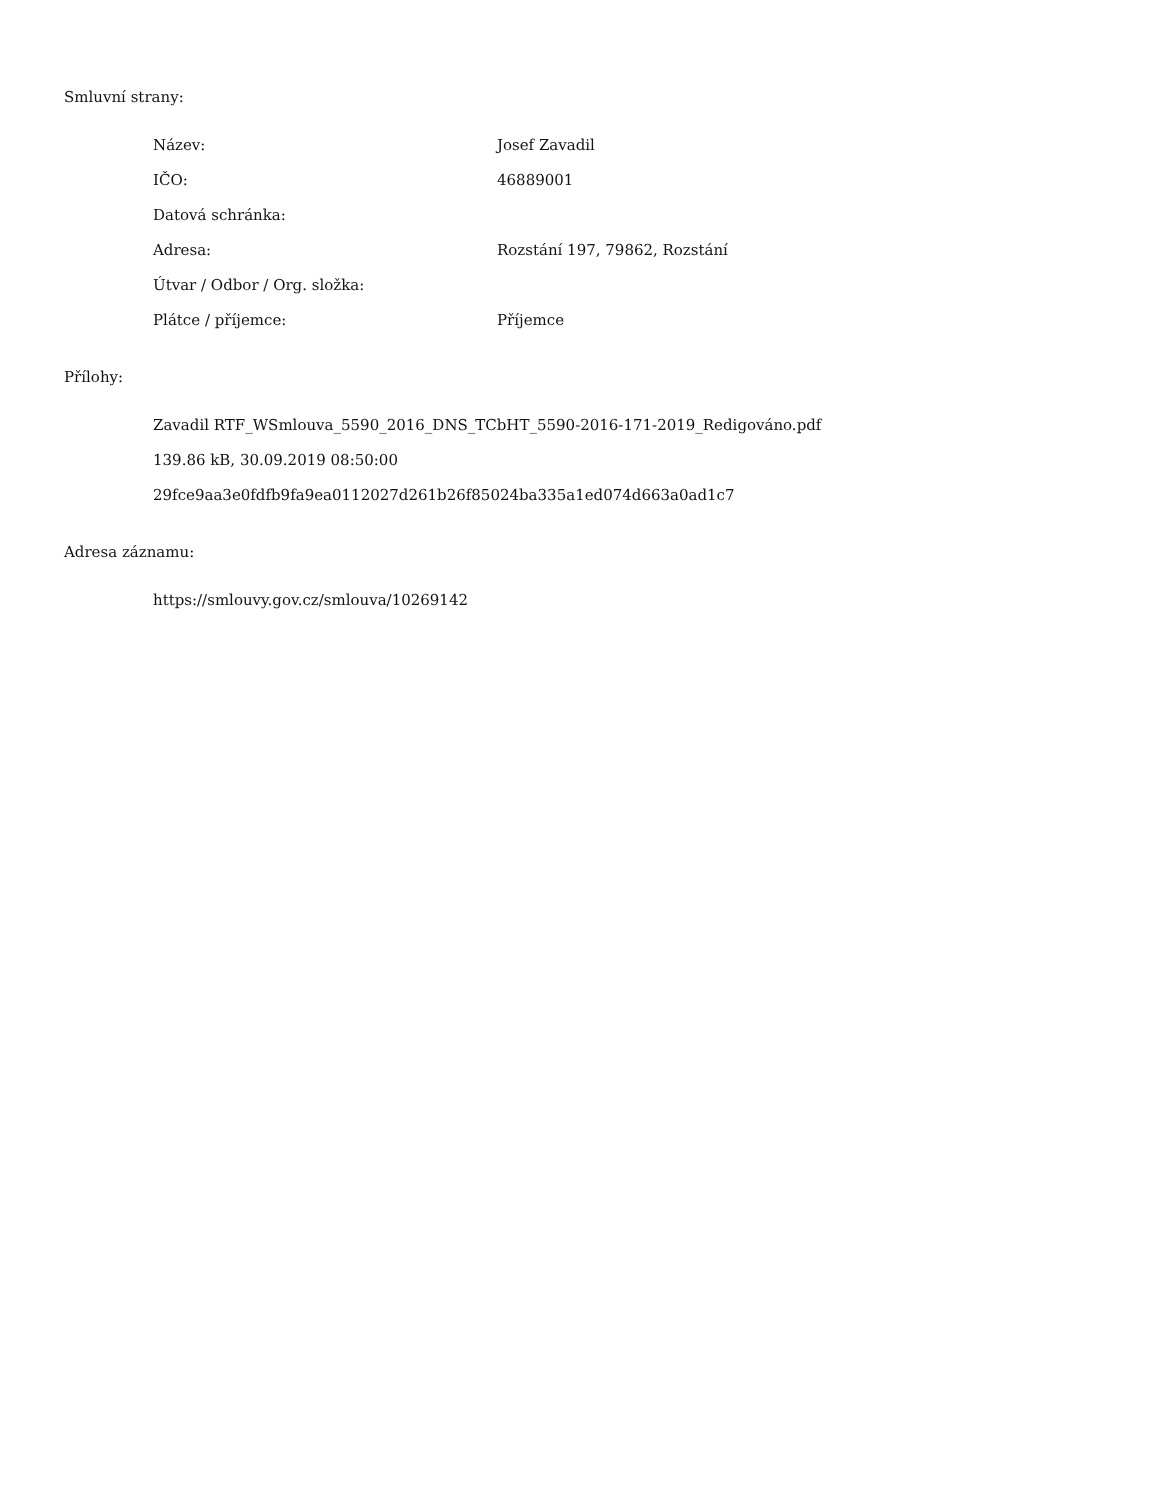Smluvní strany:
| Název: | Josef Zavadil |
| IČO: | 46889001 |
| Datová schránka: | |
| Adresa: | Rozstání 197, 79862, Rozstání |
| Útvar / Odbor / Org. složka: | |
| Plátce / příjemce: | Příjemce |
Přílohy:
Zavadil RTF_WSmlouva_5590_2016_DNS_TCbHT_5590-2016-171-2019_Redigováno.pdf
139.86 kB, 30.09.2019 08:50:00
29fce9aa3e0fdfb9fa9ea0112027d261b26f85024ba335a1ed074d663a0ad1c7
Adresa záznamu:
https://smlouvy.gov.cz/smlouva/10269142